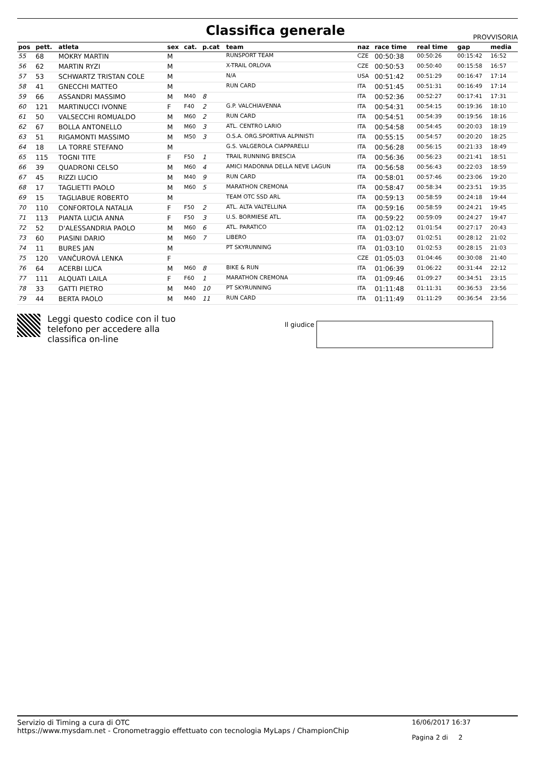Classifica generale
PROVVISORIA
| pos | pett. | atleta | sex | cat. | p.cat | team | naz | race time | real time | gap | media |
| --- | --- | --- | --- | --- | --- | --- | --- | --- | --- | --- | --- |
| 55 | 68 | MOKRY MARTIN | M | | | RUNSPORT TEAM | CZE | 00:50:38 | 00:50:26 | 00:15:42 | 16:52 |
| 56 | 62 | MARTIN RYZI | M | | | X-TRAIL ORLOVA | CZE | 00:50:53 | 00:50:40 | 00:15:58 | 16:57 |
| 57 | 53 | SCHWARTZ TRISTAN COLE | M | | | N/A | USA | 00:51:42 | 00:51:29 | 00:16:47 | 17:14 |
| 58 | 41 | GNECCHI MATTEO | M | | | RUN CARD | ITA | 00:51:45 | 00:51:31 | 00:16:49 | 17:14 |
| 59 | 66 | ASSANDRI MASSIMO | M | M40 | 8 | | ITA | 00:52:36 | 00:52:27 | 00:17:41 | 17:31 |
| 60 | 121 | MARTINUCCI IVONNE | F | F40 | 2 | G.P. VALCHIAVENNA | ITA | 00:54:31 | 00:54:15 | 00:19:36 | 18:10 |
| 61 | 50 | VALSECCHI ROMUALDO | M | M60 | 2 | RUN CARD | ITA | 00:54:51 | 00:54:39 | 00:19:56 | 18:16 |
| 62 | 67 | BOLLA ANTONELLO | M | M60 | 3 | ATL. CENTRO LARIO | ITA | 00:54:58 | 00:54:45 | 00:20:03 | 18:19 |
| 63 | 51 | RIGAMONTI MASSIMO | M | M50 | 3 | O.S.A. ORG.SPORTIVA ALPINISTI | ITA | 00:55:15 | 00:54:57 | 00:20:20 | 18:25 |
| 64 | 18 | LA TORRE STEFANO | M | | | G.S. VALGEROLA CIAPPARELLI | ITA | 00:56:28 | 00:56:15 | 00:21:33 | 18:49 |
| 65 | 115 | TOGNI TITE | F | F50 | 1 | TRAIL RUNNING BRESCIA | ITA | 00:56:36 | 00:56:23 | 00:21:41 | 18:51 |
| 66 | 39 | QUADRONI CELSO | M | M60 | 4 | AMICI MADONNA DELLA NEVE LAGUN | ITA | 00:56:58 | 00:56:43 | 00:22:03 | 18:59 |
| 67 | 45 | RIZZI LUCIO | M | M40 | 9 | RUN CARD | ITA | 00:58:01 | 00:57:46 | 00:23:06 | 19:20 |
| 68 | 17 | TAGLIETTI PAOLO | M | M60 | 5 | MARATHON CREMONA | ITA | 00:58:47 | 00:58:34 | 00:23:51 | 19:35 |
| 69 | 15 | TAGLIABUE ROBERTO | M | | | TEAM OTC SSD ARL | ITA | 00:59:13 | 00:58:59 | 00:24:18 | 19:44 |
| 70 | 110 | CONFORTOLA NATALIA | F | F50 | 2 | ATL. ALTA VALTELLINA | ITA | 00:59:16 | 00:58:59 | 00:24:21 | 19:45 |
| 71 | 113 | PIANTA LUCIA ANNA | F | F50 | 3 | U.S. BORMIESE ATL. | ITA | 00:59:22 | 00:59:09 | 00:24:27 | 19:47 |
| 72 | 52 | D'ALESSANDRIA PAOLO | M | M60 | 6 | ATL. PARATICO | ITA | 01:02:12 | 01:01:54 | 00:27:17 | 20:43 |
| 73 | 60 | PIASINI DARIO | M | M60 | 7 | LIBERO | ITA | 01:03:07 | 01:02:51 | 00:28:12 | 21:02 |
| 74 | 11 | BURES JAN | M | | | PT SKYRUNNING | ITA | 01:03:10 | 01:02:53 | 00:28:15 | 21:03 |
| 75 | 120 | VANČUROVÁ LENKA | F | | | | CZE | 01:05:03 | 01:04:46 | 00:30:08 | 21:40 |
| 76 | 64 | ACERBI LUCA | M | M60 | 8 | BIKE & RUN | ITA | 01:06:39 | 01:06:22 | 00:31:44 | 22:12 |
| 77 | 111 | ALQUATI LAILA | F | F60 | 1 | MARATHON CREMONA | ITA | 01:09:46 | 01:09:27 | 00:34:51 | 23:15 |
| 78 | 33 | GATTI PIETRO | M | M40 | 10 | PT SKYRUNNING | ITA | 01:11:48 | 01:11:31 | 00:36:53 | 23:56 |
| 79 | 44 | BERTA PAOLO | M | M40 | 11 | RUN CARD | ITA | 01:11:49 | 01:11:29 | 00:36:54 | 23:56 |
Leggi questo codice con il tuo telefono per accedere alla classifica on-line
Il giudice
Servizio di Timing a cura di OTC
https://www.mysdam.net - Cronometraggio effettuato con tecnologia MyLaps / ChampionChip
16/06/2017 16:37
Pagina 2 di 2